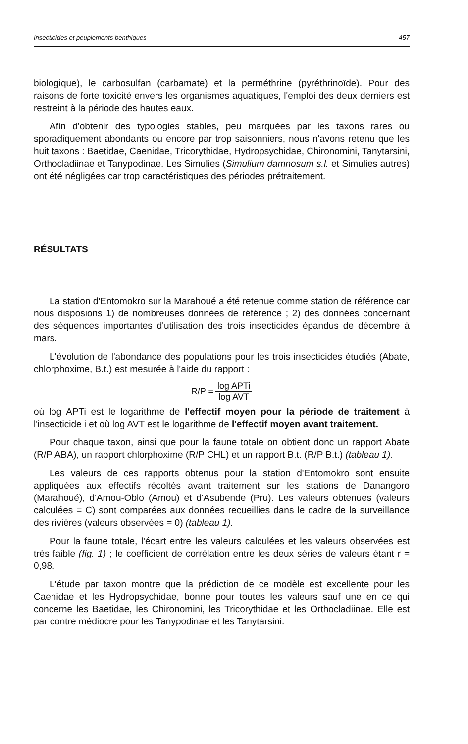Insecticides et peuplements benthiques 457
biologique), le carbosulfan (carbamate) et la perméthrine (pyréthrinoïde). Pour des raisons de forte toxicité envers les organismes aquatiques, l'emploi des deux derniers est restreint à la période des hautes eaux.
Afin d'obtenir des typologies stables, peu marquées par les taxons rares ou sporadiquement abondants ou encore par trop saisonniers, nous n'avons retenu que les huit taxons : Baetidae, Caenidae, Tricorythidae, Hydropsychidae, Chironomini, Tanytarsini, Orthocladiinae et Tanypodinae. Les Simulies (Simulium damnosum s.l. et Simulies autres) ont été négligées car trop caractéristiques des périodes prétraitement.
RÉSULTATS
La station d'Entomokro sur la Marahoué a été retenue comme station de référence car nous disposions 1) de nombreuses données de référence ; 2) des données concernant des séquences importantes d'utilisation des trois insecticides épandus de décembre à mars.
L'évolution de l'abondance des populations pour les trois insecticides étudiés (Abate, chlorphoxime, B.t.) est mesurée à l'aide du rapport :
R/P = log APTi log AVT
où log APTi est le logarithme de l'effectif moyen pour la période de traitement à l'insecticide i et où log AVT est le logarithme de l'effectif moyen avant traitement.
Pour chaque taxon, ainsi que pour la faune totale on obtient donc un rapport Abate (R/P ABA), un rapport chlorphoxime (R/P CHL) et un rapport B.t. (R/P B.t.) (tableau 1).
Les valeurs de ces rapports obtenus pour la station d'Entomokro sont ensuite appliquées aux effectifs récoltés avant traitement sur les stations de Danangoro (Marahoué), d'Amou-Oblo (Amou) et d'Asubende (Pru). Les valeurs obtenues (valeurs calculées = C) sont comparées aux données recueillies dans le cadre de la surveillance des rivières (valeurs observées = 0) (tableau 1).
Pour la faune totale, l'écart entre les valeurs calculées et les valeurs observées est très faible (fig. 1) ; le coefficient de corrélation entre les deux séries de valeurs étant r = 0,98.
L'étude par taxon montre que la prédiction de ce modèle est excellente pour les Caenidae et les Hydropsychidae, bonne pour toutes les valeurs sauf une en ce qui concerne les Baetidae, les Chironomini, les Tricorythidae et les Orthocladiinae. Elle est par contre médiocre pour les Tanypodinae et les Tanytarsini.